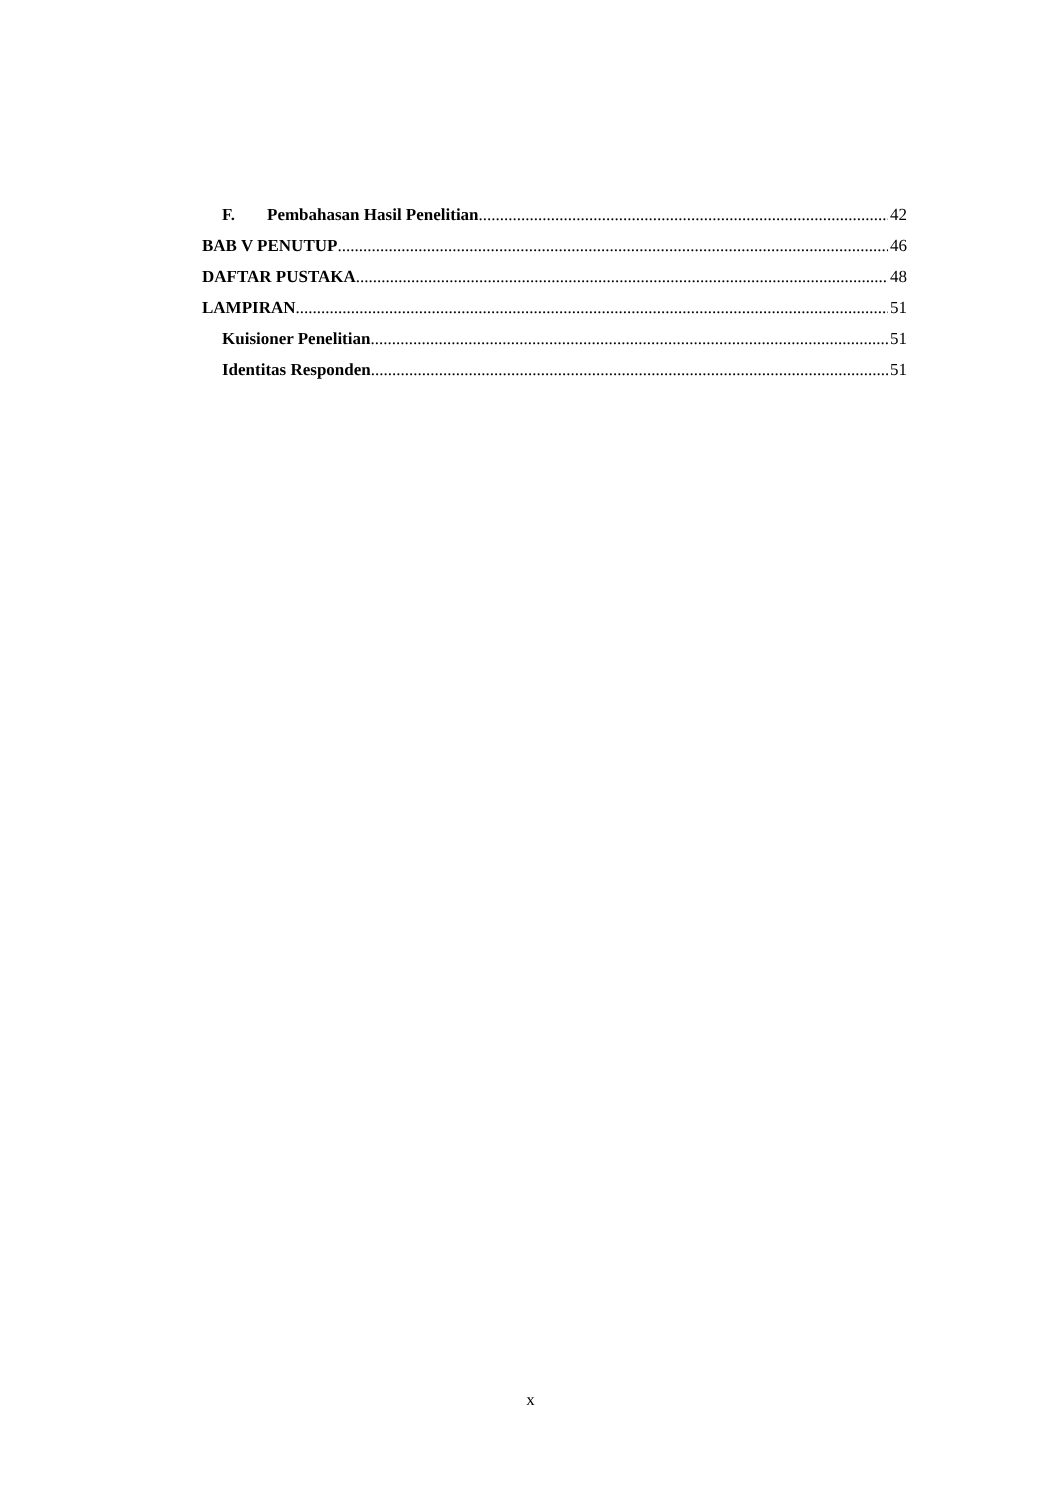F. Pembahasan Hasil Penelitian 42
BAB V PENUTUP 46
DAFTAR PUSTAKA 48
LAMPIRAN 51
Kuisioner Penelitian 51
Identitas Responden 51
x